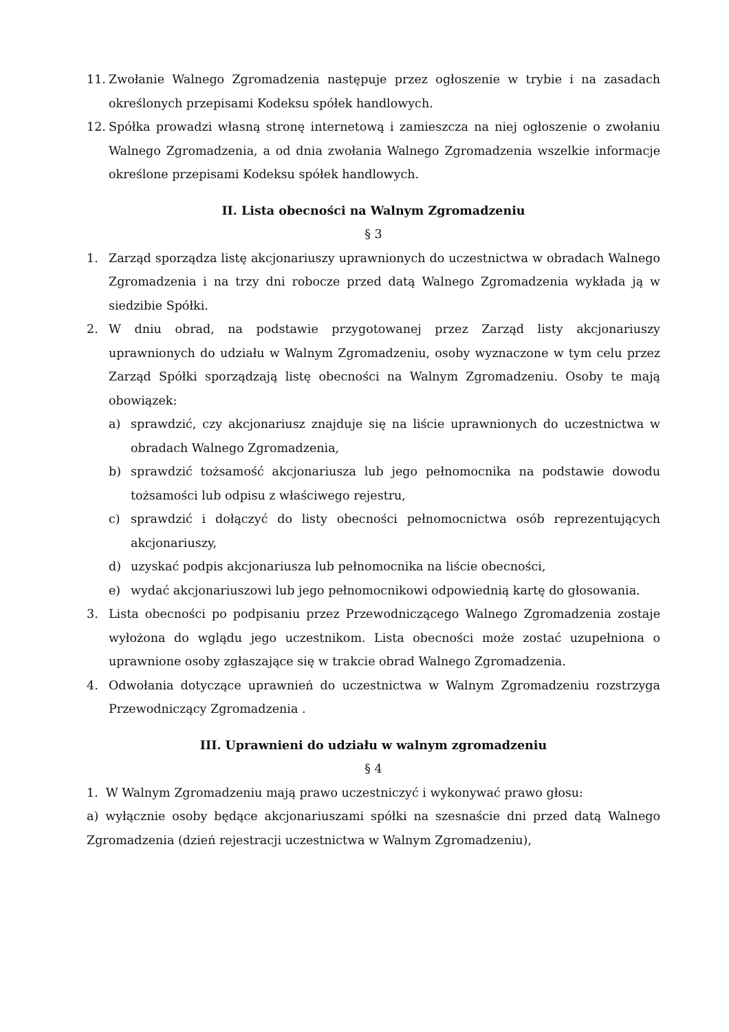11. Zwołanie Walnego Zgromadzenia następuje przez ogłoszenie w trybie i na zasadach określonych przepisami Kodeksu spółek handlowych.
12. Spółka prowadzi własną stronę internetową i zamieszcza na niej ogłoszenie o zwołaniu Walnego Zgromadzenia, a od dnia zwołania Walnego Zgromadzenia wszelkie informacje określone przepisami Kodeksu spółek handlowych.
II. Lista obecności na Walnym Zgromadzeniu
§ 3
1. Zarząd sporządza listę akcjonariuszy uprawnionych do uczestnictwa w obradach Walnego Zgromadzenia i na trzy dni robocze przed datą Walnego Zgromadzenia wykłada ją w siedzibie Spółki.
2. W dniu obrad, na podstawie przygotowanej przez Zarząd listy akcjonariuszy uprawnionych do udziału w Walnym Zgromadzeniu, osoby wyznaczone w tym celu przez Zarząd Spółki sporządzają listę obecności na Walnym Zgromadzeniu. Osoby te mają obowiązek:
a) sprawdzić, czy akcjonariusz znajduje się na liście uprawnionych do uczestnictwa w obradach Walnego Zgromadzenia,
b) sprawdzić tożsamość akcjonariusza lub jego pełnomocnika na podstawie dowodu tożsamości lub odpisu z właściwego rejestru,
c) sprawdzić i dołączyć do listy obecności pełnomocnictwa osób reprezentujących akcjonariuszy,
d) uzyskać podpis akcjonariusza lub pełnomocnika na liście obecności,
e) wydać akcjonariuszowi lub jego pełnomocnikowi odpowiednią kartę do głosowania.
3. Lista obecności po podpisaniu przez Przewodniczącego Walnego Zgromadzenia zostaje wyłożona do wglądu jego uczestnikom. Lista obecności może zostać uzupełniona o uprawnione osoby zgłaszające się w trakcie obrad Walnego Zgromadzenia.
4. Odwołania dotyczące uprawnień do uczestnictwa w Walnym Zgromadzeniu rozstrzyga Przewodniczący Zgromadzenia .
III. Uprawnieni do udziału w walnym zgromadzeniu
§ 4
1. W Walnym Zgromadzeniu mają prawo uczestniczyć i wykonywać prawo głosu:
a) wyłącznie osoby będące akcjonariuszami spółki na szesnaście dni przed datą Walnego Zgromadzenia (dzień rejestracji uczestnictwa w Walnym Zgromadzeniu),